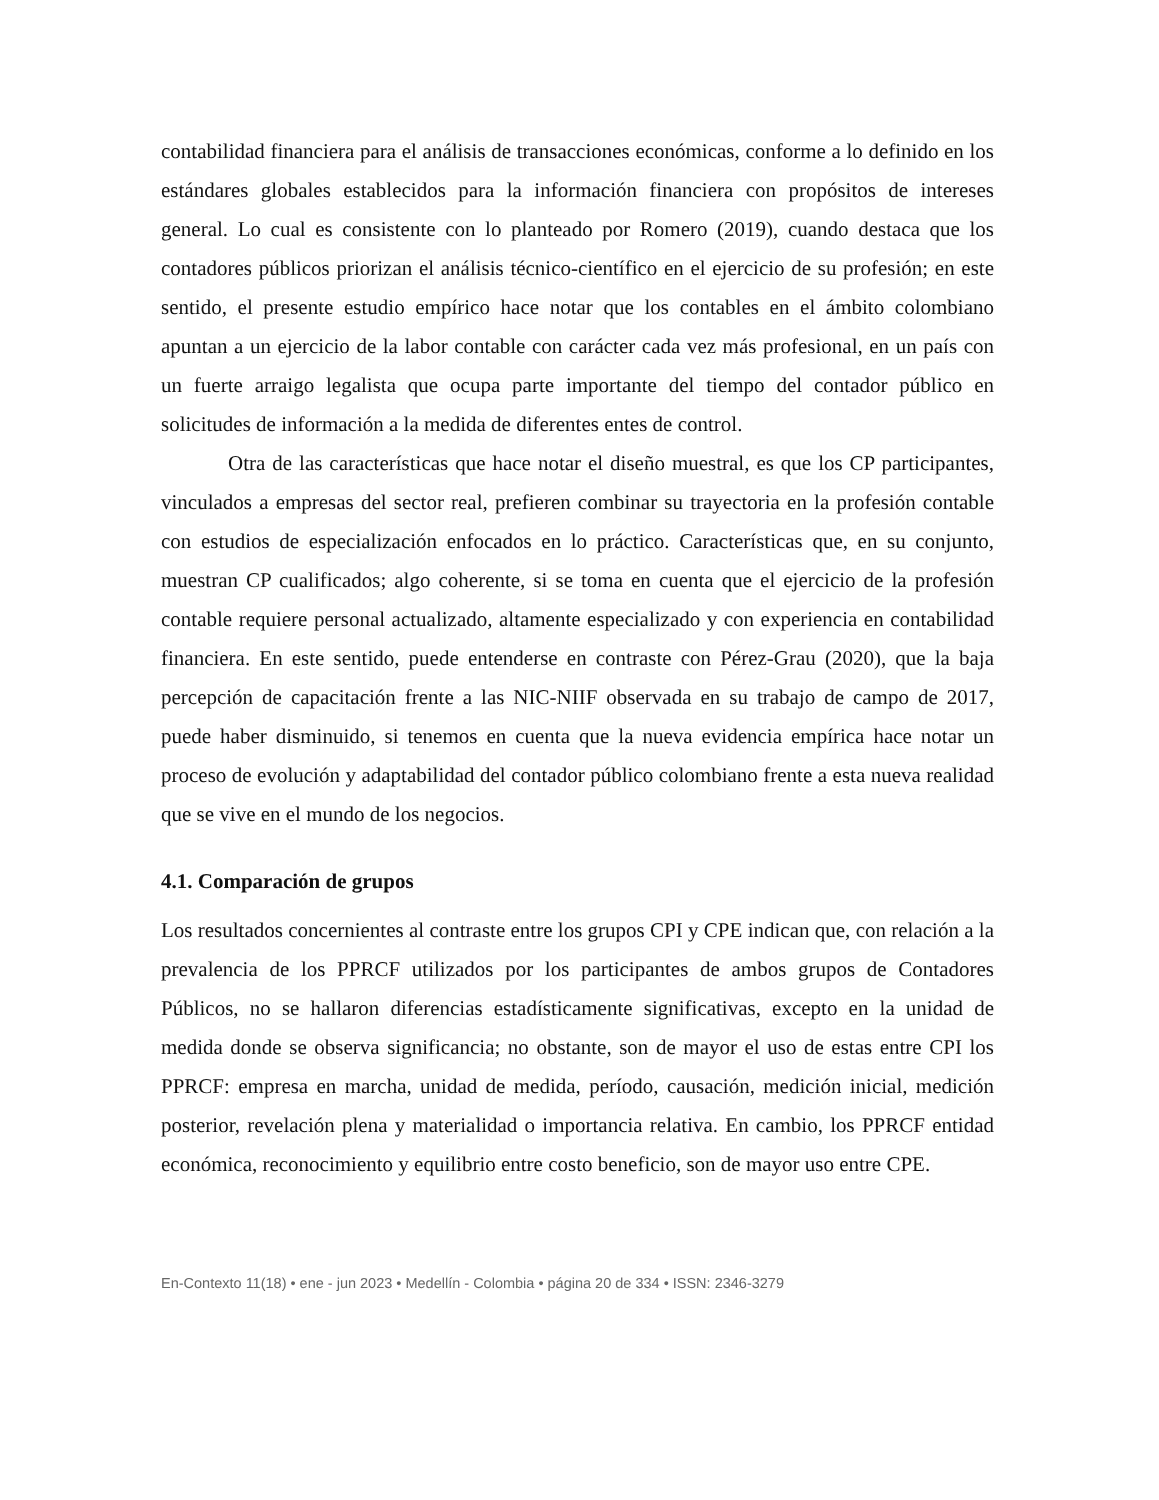contabilidad financiera para el análisis de transacciones económicas, conforme a lo definido en los estándares globales establecidos para la información financiera con propósitos de intereses general. Lo cual es consistente con lo planteado por Romero (2019), cuando destaca que los contadores públicos priorizan el análisis técnico-científico en el ejercicio de su profesión; en este sentido, el presente estudio empírico hace notar que los contables en el ámbito colombiano apuntan a un ejercicio de la labor contable con carácter cada vez más profesional, en un país con un fuerte arraigo legalista que ocupa parte importante del tiempo del contador público en solicitudes de información a la medida de diferentes entes de control.
Otra de las características que hace notar el diseño muestral, es que los CP participantes, vinculados a empresas del sector real, prefieren combinar su trayectoria en la profesión contable con estudios de especialización enfocados en lo práctico. Características que, en su conjunto, muestran CP cualificados; algo coherente, si se toma en cuenta que el ejercicio de la profesión contable requiere personal actualizado, altamente especializado y con experiencia en contabilidad financiera. En este sentido, puede entenderse en contraste con Pérez-Grau (2020), que la baja percepción de capacitación frente a las NIC-NIIF observada en su trabajo de campo de 2017, puede haber disminuido, si tenemos en cuenta que la nueva evidencia empírica hace notar un proceso de evolución y adaptabilidad del contador público colombiano frente a esta nueva realidad que se vive en el mundo de los negocios.
4.1. Comparación de grupos
Los resultados concernientes al contraste entre los grupos CPI y CPE indican que, con relación a la prevalencia de los PPRCF utilizados por los participantes de ambos grupos de Contadores Públicos, no se hallaron diferencias estadísticamente significativas, excepto en la unidad de medida donde se observa significancia; no obstante, son de mayor el uso de estas entre CPI los PPRCF: empresa en marcha, unidad de medida, período, causación, medición inicial, medición posterior, revelación plena y materialidad o importancia relativa. En cambio, los PPRCF entidad económica, reconocimiento y equilibrio entre costo beneficio, son de mayor uso entre CPE.
En-Contexto 11(18) • ene - jun 2023 • Medellín - Colombia • página 20 de 334 • ISSN: 2346-3279